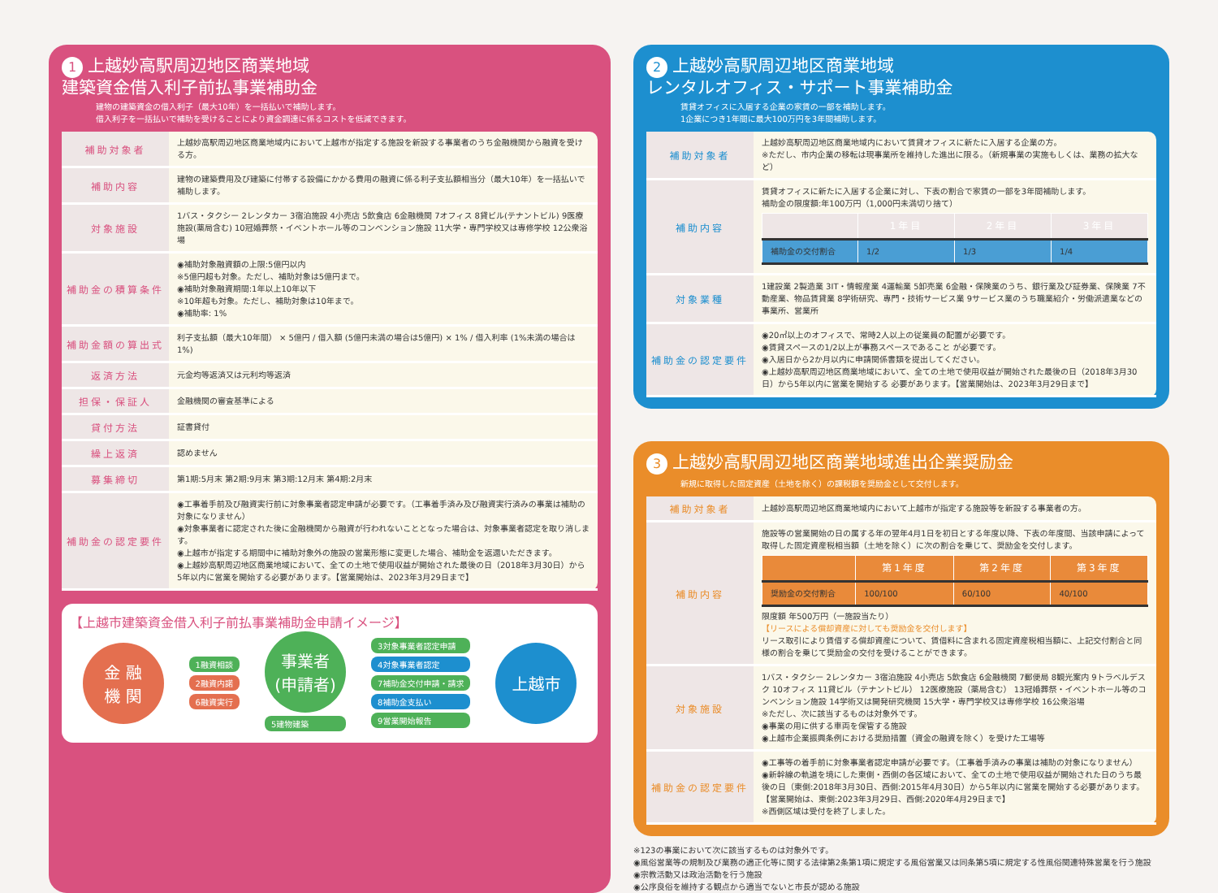1 上越妙高駅周辺地区商業地域
建築資金借入利子前払事業補助金
建物の建築資金の借入利子（最大10年）を一括払いで補助します。
借入利子を一括払いで補助を受けることにより資金調達に係るコストを低減できます。
| 補助対象者 | 上越妙高駅周辺地区商業地域内において上越市が指定する施設を新設する事業者のうち金融機関から融資を受ける方。 |
| 補助内容 | 建物の建築費用及び建築に付帯する設備にかかる費用の融資に係る利子支払額相当分（最大10年）を一括払いで補助します。 |
| 対象施設 | 1バス・タクシー 2レンタカー 3宿泊施設 4小売店 5飲食店 6金融機関 7オフィス 8貸ビル(テナントビル) 9医療施設(薬局含む) 10冠婚葬祭・イベントホール等のコンベンション施設 11大学・専門学校又は専修学校 12公衆浴場 |
| 補助金の積算条件 | ◉補助対象融資額の上限:5億円以内 ※5億円超も対象。ただし、補助対象は5億円まで。 ◉補助対象融資期間:1年以上10年以下 ※10年超も対象。ただし、補助対象は10年まで。 ◉補助率: 1% |
| 補助金額の算出式 | 利子支払額（最大10年間） × 5億円 / 借入額 (5億円未満の場合は5億円) × 1% / 借入利率 (1%未満の場合は1%) |
| 返済方法 | 元金均等返済又は元利均等返済 |
| 担保・保証人 | 金融機関の審査基準による |
| 貸付方法 | 証書貸付 |
| 繰上返済 | 認めません |
| 募集締切 | 第1期:5月末 第2期:9月末 第3期:12月末 第4期:2月末 |
| 補助金の認定要件 | ◉工事着手前及び融資実行前に対象事業者認定申請が必要です。（工事着手済み及び融資実行済みの事業は補助の対象になりません） ◉対象事業者に認定された後に金融機関から融資が行われないこととなった場合は、対象事業者認定を取り消します。 ◉上越市が指定する期間中に補助対象外の施設の営業形態に変更した場合、補助金を返還いただきます。 ◉上越妙高駅周辺地区商業地域において、全ての土地で使用収益が開始された最後の日（2018年3月30日）から5年以内に営業を開始する必要があります。【営業開始は、2023年3月29日まで】 |
【上越市建築資金借入利子前払事業補助金申請イメージ】
金 融
機 関
1融資相談
2融資内諾
6融資実行
事業者
(申請者)
5建物建築
3対象事業者認定申請
4対象事業者認定
7補助金交付申請・請求
8補助金支払い
9営業開始報告
上越市
2 上越妙高駅周辺地区商業地域
レンタルオフィス・サポート事業補助金
賃貸オフィスに入居する企業の家賃の一部を補助します。
1企業につき1年間に最大100万円を3年間補助します。
| 補助対象者 | 上越妙高駅周辺地区商業地域内において賃貸オフィスに新たに入居する企業の方。 ※ただし、市内企業の移転は現事業所を維持した進出に限る。（新規事業の実施もしくは、業務の拡大など） |
| 補助内容 | 賃貸オフィスに新たに入居する企業に対し、下表の割合で家賃の一部を3年間補助します。 補助金の限度額:年100万円（1,000円未満切り捨て） / / 1年目 / 2年目 / 3年目 / / --- / --- / --- / --- / / 補助金の交付割合 / 1/2 / 1/3 / 1/4 / |
| 対象業種 | 1建設業 2製造業 3IT・情報産業 4運輸業 5卸売業 6金融・保険業のうち、銀行業及び証券業、保険業 7不動産業、物品賃貸業 8学術研究、専門・技術サービス業 9サービス業のうち職業紹介・労働派遣業などの事業所、営業所 |
| 補助金の認定要件 | ◉20㎡以上のオフィスで、常時2人以上の従業員の配置が必要です。 ◉賃貸スペースの1/2以上が事務スペースであること が必要です。 ◉入居日から2か月以内に申請関係書類を提出してください。 ◉上越妙高駅周辺地区商業地域において、全ての土地で使用収益が開始された最後の日（2018年3月30日）から5年以内に営業を開始する 必要があります。【営業開始は、2023年3月29日まで】 |
3 上越妙高駅周辺地区商業地域進出企業奨励金
新規に取得した固定資産（土地を除く）の課税額を奨励金として交付します。
| 補助対象者 | 上越妙高駅周辺地区商業地域内において上越市が指定する施設等を新設する事業者の方。 |
| 補助内容 | 施設等の営業開始の日の属する年の翌年4月1日を初日とする年度以降、下表の年度間、当該申請によって取得した固定資産税相当額（土地を除く）に次の割合を乗じて、奨励金を交付します。 / / 第1年度 / 第2年度 / 第3年度 / / --- / --- / --- / --- / / 奨励金の交付割合 / 100/100 / 60/100 / 40/100 / 限度額 年500万円（一施設当たり） 【リースによる償却資産に対しても奨励金を交付します】 リース取引により賃借する償却資産について、賃借料に含まれる固定資産税相当額に、上記交付割合と同様の割合を乗じて奨励金の交付を受けることができます。 |
| 対象施設 | 1バス・タクシー 2レンタカー 3宿泊施設 4小売店 5飲食店 6金融機関 7郵便局 8観光案内 9トラベルデスク 10オフィス 11貸ビル（テナントビル） 12医療施設（薬局含む） 13冠婚葬祭・イベントホール等のコンベンション施設 14学術又は開発研究機関 15大学・専門学校又は専修学校 16公衆浴場 ※ただし、次に該当するものは対象外です。 ◉事業の用に供する車両を保管する施設 ◉上越市企業振興条例における奨励措置（資金の融資を除く）を受けた工場等 |
| 補助金の認定要件 | ◉工事等の着手前に対象事業者認定申請が必要です。（工事着手済みの事業は補助の対象になりません） ◉新幹線の軌道を境にした東側・西側の各区域において、全ての土地で使用収益が開始された日のうち最後の日（東側:2018年3月30日、西側:2015年4月30日）から5年以内に営業を開始する必要があります。【営業開始は、東側:2023年3月29日、西側:2020年4月29日まで】 ※西側区域は受付を終了しました。 |
※123の事業において次に該当するものは対象外です。
◉風俗営業等の規制及び業務の適正化等に関する法律第2条第1項に規定する風俗営業又は同条第5項に規定する性風俗関連特殊営業を行う施設
◉宗教活動又は政治活動を行う施設
◉公序良俗を維持する観点から適当でないと市長が認める施設